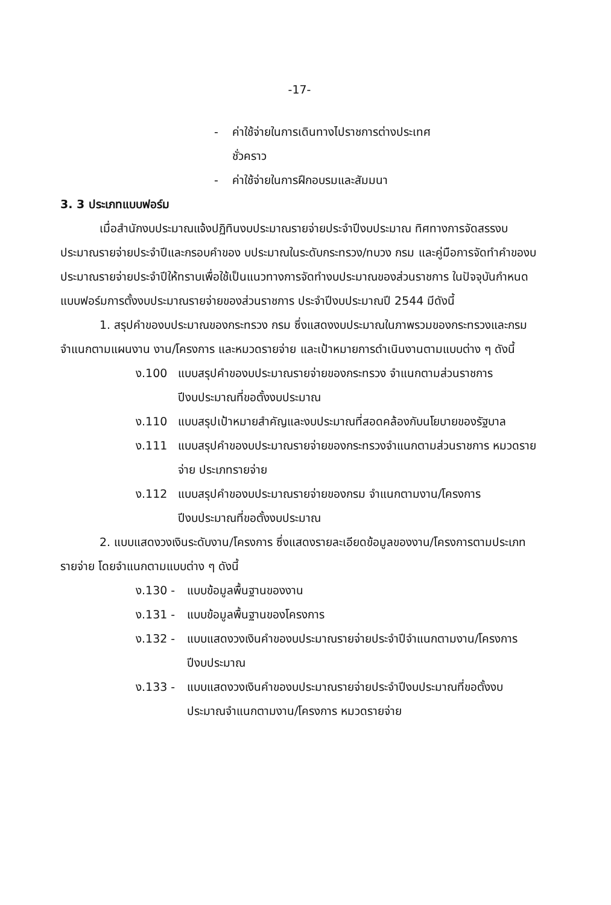-17-
- ค่าใช้จ่ายในการเดินทางไปราชการต่างประเทศ
ชั่วคราว
- ค่าใช้จ่ายในการฝึกอบรมและสัมมนา
3. 3 ประเภทแบบฟอร์ม
เมื่อสำนักงบประมาณแจ้งปฏิทินงบประมาณรายจ่ายประจำปีงบประมาณ ทิศทางการจัดสรรงบประมาณรายจ่ายประจำปีและกรอบคำของ บประมาณในระดับกระทรวง/ทบวง กรม และคู่มือการจัดทำคำของบประมาณรายจ่ายประจำปีให้ทราบเพื่อใช้เป็นแนวทางการจัดทำงบประมาณของส่วนราชการ ในปัจจุบันกำหนดแบบฟอร์มการตั้งงบประมาณรายจ่ายของส่วนราชการ ประจำปีงบประมาณปี 2544 มีดังนี้
1. สรุปคำของบประมาณของกระทรวง กรม ซึ่งแสดงงบประมาณในภาพรวมของกระทรวงและกรม จำแนกตามแผนงาน งาน/โครงการ และหมวดรายจ่าย และเป้าหมายการดำเนินงานตามแบบต่าง ๆ ดังนี้
ง.100 แบบสรุปคำของบประมาณรายจ่ายของกระทรวง จำแนกตามส่วนราชการปีงบประมาณที่ขอตั้งงบประมาณ
ง.110 แบบสรุปเป้าหมายสำคัญและงบประมาณที่สอดคล้องกับนโยบายของรัฐบาล
ง.111 แบบสรุปคำของบประมาณรายจ่ายของกระทรวงจำแนกตามส่วนราชการ หมวดรายจ่าย ประเภทรายจ่าย
ง.112 แบบสรุปคำของบประมาณรายจ่ายของกรม จำแนกตามงาน/โครงการ ปีงบประมาณที่ขอตั้งงบประมาณ
2. แบบแสดงวงเงินระดับงาน/โครงการ ซึ่งแสดงรายละเอียดข้อมูลของงาน/โครงการตามประเภทรายจ่าย โดยจำแนกตามแบบต่าง ๆ ดังนี้
ง.130 - แบบข้อมูลพื้นฐานของงาน
ง.131 - แบบข้อมูลพื้นฐานของโครงการ
ง.132 - แบบแสดงวงเงินคำของบประมาณรายจ่ายประจำปีจำแนกตามงาน/โครงการปีงบประมาณ
ง.133 - แบบแสดงวงเงินคำของบประมาณรายจ่ายประจำปีงบประมาณที่ขอตั้งงบประมาณจำแนกตามงาน/โครงการ หมวดรายจ่าย